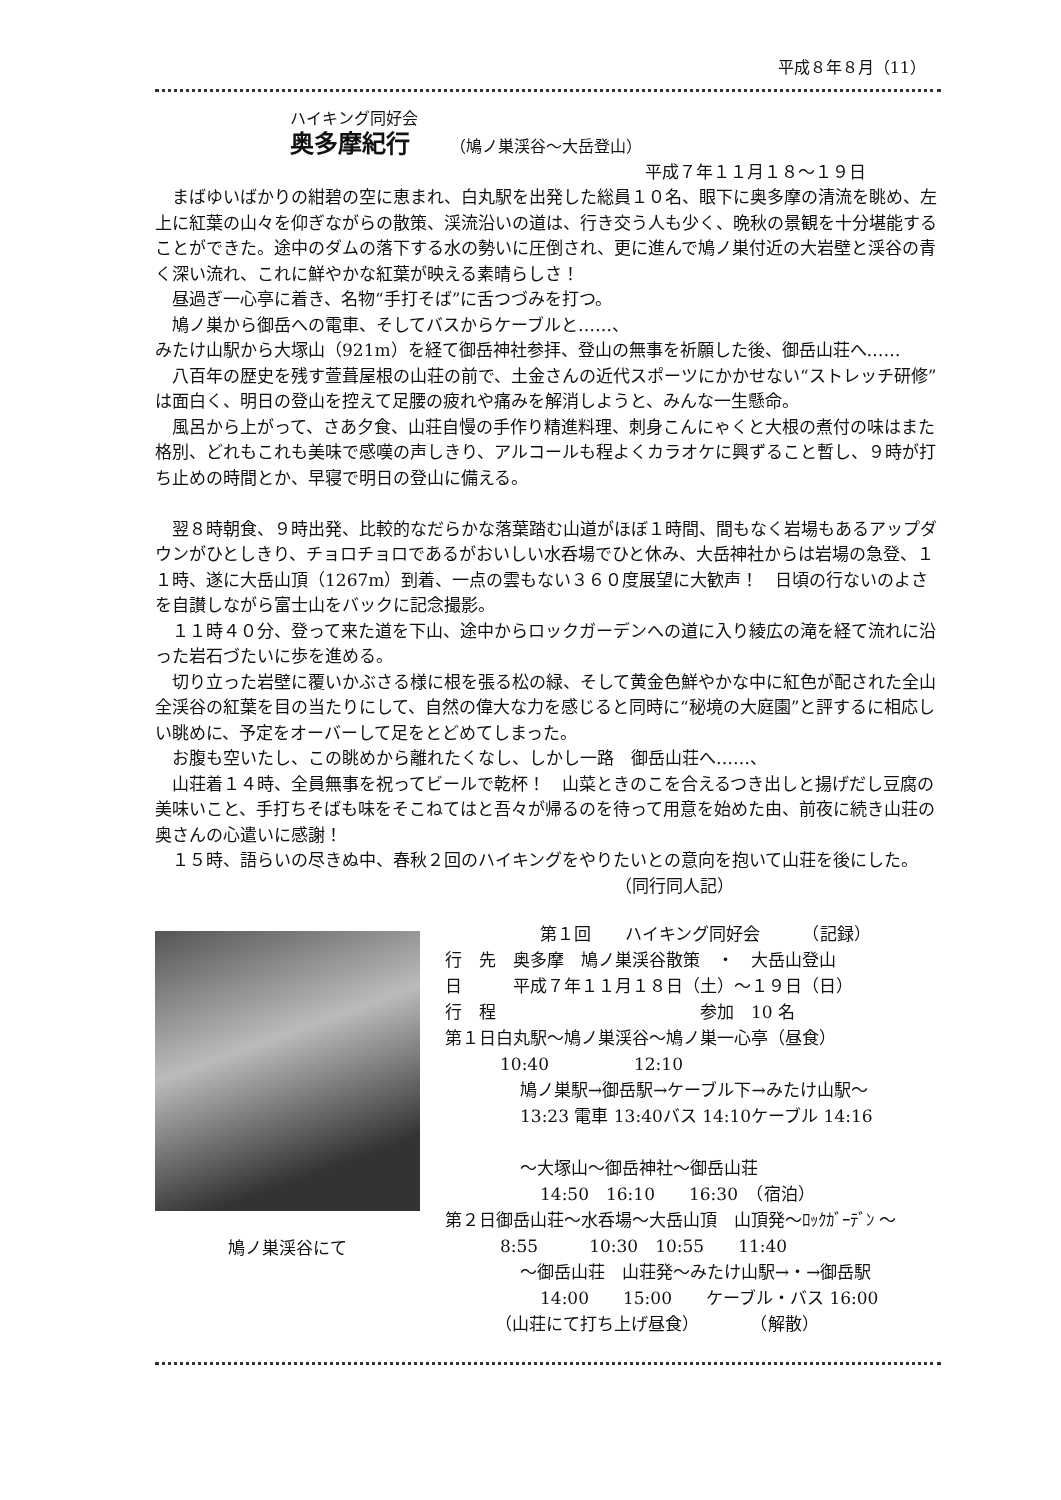平成８年８月（11）
ハイキング同好会
奥多摩紀行 （鳩ノ巣渓谷〜大岳登山）
平成７年１１月１８〜１９日
まばゆいばかりの紺碧の空に恵まれ、白丸駅を出発した総員１０名、眼下に奥多摩の清流を眺め、左上に紅葉の山々を仰ぎながらの散策、渓流沿いの道は、行き交う人も少く、晩秋の景観を十分堪能することができた。途中のダムの落下する水の勢いに圧倒され、更に進んで鳩ノ巣付近の大岩壁と渓谷の青く深い流れ、これに鮮やかな紅葉が映える素晴らしさ！
昼過ぎ一心亭に着き、名物“手打そば”に舌つづみを打つ。
鳩ノ巣から御岳への電車、そしてバスからケーブルと……、
みたけ山駅から大塚山（921m）を経て御岳神社参拝、登山の無事を祈願した後、御岳山荘へ……
八百年の歴史を残す萱葺屋根の山荘の前で、土金さんの近代スポーツにかかせない“ストレッチ研修”は面白く、明日の登山を控えて足腰の疲れや痛みを解消しようと、みんな一生懸命。
風呂から上がって、さあ夕食、山荘自慢の手作り精進料理、刺身こんにゃくと大根の煮付の味はまた格別、どれもこれも美味で感嘆の声しきり、アルコールも程よくカラオケに興ずること暫し、９時が打ち止めの時間とか、早寝で明日の登山に備える。
翌８時朝食、９時出発、比較的なだらかな落葉踏む山道がほぼ１時間、間もなく岩場もあるアップダウンがひとしきり、チョロチョロであるがおいしい水呑場でひと休み、大岳神社からは岩場の急登、１１時、遂に大岳山頂（1267m）到着、一点の雲もない３６０度展望に大歓声！　日頃の行ないのよさを自讃しながら富士山をバックに記念撮影。
１１時４０分、登って来た道を下山、途中からロックガーデンへの道に入り綾広の滝を経て流れに沿った岩石づたいに歩を進める。
切り立った岩壁に覆いかぶさる様に根を張る松の緑、そして黄金色鮮やかな中に紅色が配された全山全渓谷の紅葉を目の当たりにして、自然の偉大な力を感じると同時に“秘境の大庭園”と評するに相応しい眺めに、予定をオーバーして足をとどめてしまった。
お腹も空いたし、この眺めから離れたくなし、しかし一路　御岳山荘へ……、
山荘着１４時、全員無事を祝ってビールで乾杯！　山菜ときのこを合えるつき出しと揚げだし豆腐の美味いこと、手打ちそばも味をそこねてはと吾々が帰るのを待って用意を始めた由、前夜に続き山荘の奥さんの心遣いに感謝！
１５時、語らいの尽きぬ中、春秋２回のハイキングをやりたいとの意向を抱いて山荘を後にした。 （同行同人記）
鳩ノ巣渓谷にて
第１回　　ハイキング同好会　　　（記録）
行　先　奥多摩　鳩ノ巣渓谷散策　・　大岳山登山
日　　　平成７年１１月１８日（土）〜１９日（日）
行　程　　　　　　　　　　　　参加　10 名
第１日白丸駅〜鳩ノ巣渓谷〜鳩ノ巣一心亭（昼食）
10:40　　　　　12:10
鳩ノ巣駅→御岳駅→ケーブル下→みたけ山駅〜
13:23 電車 13:40バス 14:10ケーブル 14:16
〜大塚山〜御岳神社〜御岳山荘
14:50　16:10　　16:30　（宿泊）
第２日御岳山荘〜水呑場〜大岳山頂　山頂発〜ﾛｯｸｶﾞｰﾃﾞﾝ 〜
8:55　　　10:30　10:55　　11:40
〜御岳山荘　山荘発〜みたけ山駅→・→御岳駅
14:00　　15:00　　ケーブル・バス 16:00
（山荘にて打ち上げ昼食）　　　　（解散）